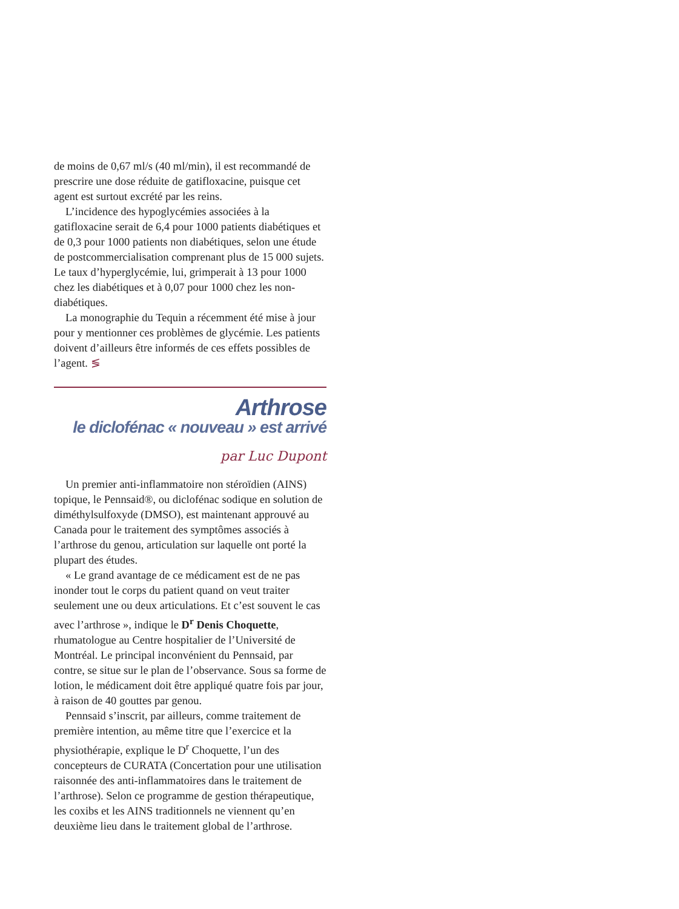de moins de 0,67 ml/s (40 ml/min), il est recommandé de prescrire une dose réduite de gatifloxacine, puisque cet agent est surtout excrété par les reins.
L’incidence des hypoglycémies associées à la gatifloxacine serait de 6,4 pour 1000 patients diabétiques et de 0,3 pour 1000 patients non diabétiques, selon une étude de postcommercialisation comprenant plus de 15 000 sujets. Le taux d’hyperglycémie, lui, grimperait à 13 pour 1000 chez les diabétiques et à 0,07 pour 1000 chez les non-diabétiques.
La monographie du Tequin a récemment été mise à jour pour y mentionner ces problèmes de glycémie. Les patients doivent d’ailleurs être informés de ces effets possibles de l’agent. ≶
Arthrose
le diclofénac « nouveau » est arrivé
par Luc Dupont
Un premier anti-inflammatoire non stéroïdien (AINS) topique, le Pennsaid®, ou diclofénac sodique en solution de diméthylsulfoxyde (DMSO), est maintenant approuvé au Canada pour le traitement des symptômes associés à l’arthrose du genou, articulation sur laquelle ont porté la plupart des études.
« Le grand avantage de ce médicament est de ne pas inonder tout le corps du patient quand on veut traiter seulement une ou deux articulations. Et c’est souvent le cas avec l’arthrose », indique le D<sup>r</sup> Denis Choquette, rhumatologue au Centre hospitalier de l’Université de Montréal. Le principal inconvénient du Pennsaid, par contre, se situe sur le plan de l’observance. Sous sa forme de lotion, le médicament doit être appliqué quatre fois par jour, à raison de 40 gouttes par genou.
Pennsaid s’inscrit, par ailleurs, comme traitement de première intention, au même titre que l’exercice et la physiothérapie, explique le D<sup>r</sup> Choquette, l’un des concepteurs de CURATA (Concertation pour une utilisation raisonnée des anti-inflammatoires dans le traitement de l’arthrose). Selon ce programme de gestion thérapeutique, les coxibs et les AINS traditionnels ne viennent qu’en deuxième lieu dans le traitement global de l’arthrose.